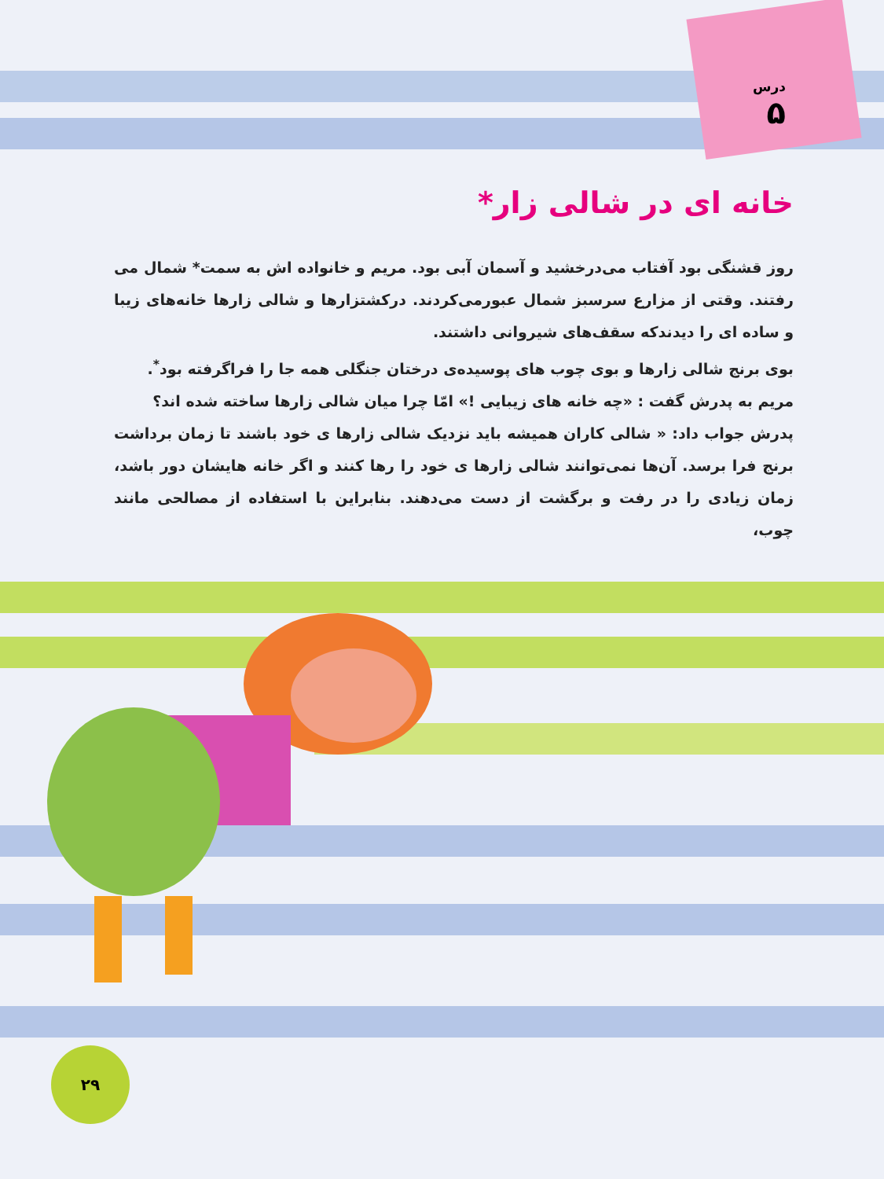درس
۵
خانه ای در شالی زار*
روز قشنگی بود آفتاب می‌درخشید و آسمان آبی بود. مریم و خانواده اش به سمت* شمال می رفتند. وقتی از مزارع سرسبز شمال عبورمی‌کردند. درکشتزارها و شالی زارها خانه‌های زیبا و ساده ای را دیدندکه سقف‌های شیروانی داشتند.
بوی برنج شالی زارها و بوی چوب های پوسیده‌ی درختان جنگلی همه جا را فراگرفته بود<sup>*</sup>.
مریم به پدرش گفت : «چه خانه های زیبایی !» امّا چرا میان شالی زارها ساخته شده اند؟
پدرش جواب داد: « شالی کاران همیشه باید نزدیک شالی زارها ی خود باشند تا زمان برداشت برنج فرا برسد. آن‌ها نمی‌توانند شالی زارها ی خود را رها کنند و اگر خانه هایشان دور باشد، زمان زیادی را در رفت و برگشت از دست می‌دهند. بنابراین با استفاده از مصالحی مانند چوب،
۲۹